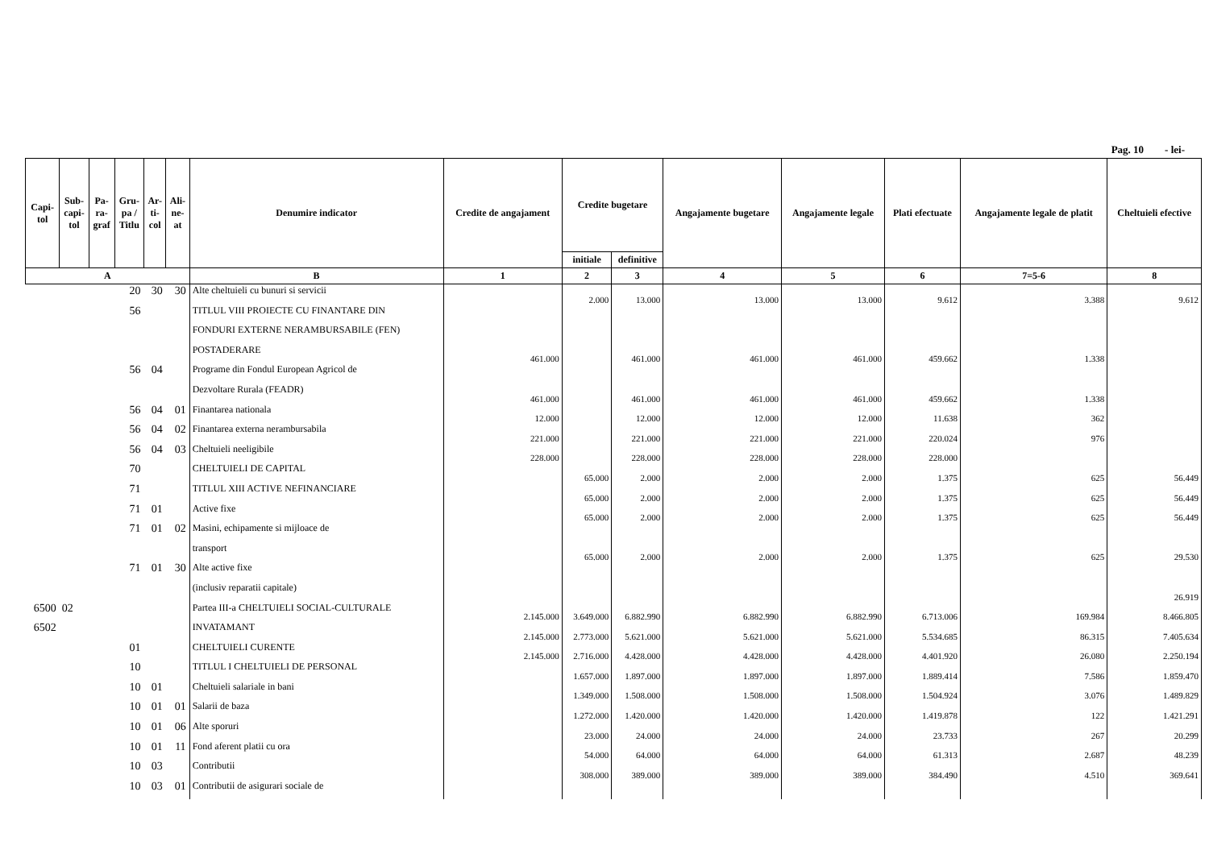Pag. 10 - lei-
| Capi- tol | Sub- capi- tol | Pa- ra- graf | Gru- pa / Titlu | Ar- ti- col | Ali- ne- at | Denumire indicator | Credite de angajament | Credite bugetare | | Angajamente bugetare | Angajamente legale | Plati efectuate | Angajamente legale de platit | Cheltuieli efective |
| --- | --- | --- | --- | --- | --- | --- | --- | --- | --- | --- | --- | --- | --- | --- |
| | | | | | | | | initiale | definitive | | | | | |
| A | | | | | | B | 1 | 2 | 3 | 4 | 5 | 6 | 7=5-6 | 8 |
| | | | 20 | 30 | 30 | Alte cheltuieli cu bunuri si servicii | | 2.000 | 13.000 | 13.000 | 13.000 | 9.612 | 3.388 | 9.612 |
| | | | 56 | | | TITLUL VIII PROIECTE CU FINANTARE DIN | | | | | | | | |
| | | | | | | FONDURI EXTERNE NERAMBURSABILE (FEN) | | | | | | | | |
| | | | | | | POSTADERARE | 461.000 | | 461.000 | 461.000 | 461.000 | 459.662 | 1.338 | |
| | | | 56 | 04 | | Programe din Fondul European Agricol de | | | | | | | | |
| | | | | | | Dezvoltare Rurala (FEADR) | 461.000 | | 461.000 | 461.000 | 461.000 | 459.662 | 1.338 | |
| | | | 56 | 04 | 01 | Finantarea nationala | 12.000 | | 12.000 | 12.000 | 12.000 | 11.638 | 362 | |
| | | | 56 | 04 | 02 | Finantarea externa nerambursabila | 221.000 | | 221.000 | 221.000 | 221.000 | 220.024 | 976 | |
| | | | 56 | 04 | 03 | Cheltuieli neeligibile | 228.000 | | 228.000 | 228.000 | 228.000 | 228.000 | | |
| | | | 70 | | | CHELTUIELI DE CAPITAL | | 65.000 | 2.000 | 2.000 | 2.000 | 1.375 | 625 | 56.449 |
| | | | 71 | | | TITLUL XIII ACTIVE NEFINANCIARE | | 65.000 | 2.000 | 2.000 | 2.000 | 1.375 | 625 | 56.449 |
| | | | 71 | 01 | | Active fixe | | 65.000 | 2.000 | 2.000 | 2.000 | 1.375 | 625 | 56.449 |
| | | | 71 | 01 | 02 | Masini, echipamente si mijloace de | | | | | | | | |
| | | | | | | transport | | 65.000 | 2.000 | 2.000 | 2.000 | 1.375 | 625 | 29.530 |
| | | | 71 | 01 | 30 | Alte active fixe | | | | | | | | |
| | | | | | | (inclusiv reparatii capitale) | | | | | | | | 26.919 |
| 6500 | 02 | | | | | Partea III-a CHELTUIELI SOCIAL-CULTURALE | 2.145.000 | 3.649.000 | 6.882.990 | 6.882.990 | 6.882.990 | 6.713.006 | 169.984 | 8.466.805 |
| 6502 | | | | | | INVATAMANT | 2.145.000 | 2.773.000 | 5.621.000 | 5.621.000 | 5.621.000 | 5.534.685 | 86.315 | 7.405.634 |
| | | | 01 | | | CHELTUIELI CURENTE | 2.145.000 | 2.716.000 | 4.428.000 | 4.428.000 | 4.428.000 | 4.401.920 | 26.080 | 2.250.194 |
| | | | 10 | | | TITLUL I CHELTUIELI DE PERSONAL | | 1.657.000 | 1.897.000 | 1.897.000 | 1.897.000 | 1.889.414 | 7.586 | 1.859.470 |
| | | | 10 | 01 | | Cheltuieli salariale in bani | | 1.349.000 | 1.508.000 | 1.508.000 | 1.508.000 | 1.504.924 | 3.076 | 1.489.829 |
| | | | 10 | 01 | 01 | Salarii de baza | | 1.272.000 | 1.420.000 | 1.420.000 | 1.420.000 | 1.419.878 | 122 | 1.421.291 |
| | | | 10 | 01 | 06 | Alte sporuri | | 23.000 | 24.000 | 24.000 | 24.000 | 23.733 | 267 | 20.299 |
| | | | 10 | 01 | 11 | Fond aferent platii cu ora | | 54.000 | 64.000 | 64.000 | 64.000 | 61.313 | 2.687 | 48.239 |
| | | | 10 | 03 | | Contributii | | 308.000 | 389.000 | 389.000 | 389.000 | 384.490 | 4.510 | 369.641 |
| | | | 10 | 03 | 01 | Contributii de asigurari sociale de | | | | | | | | |